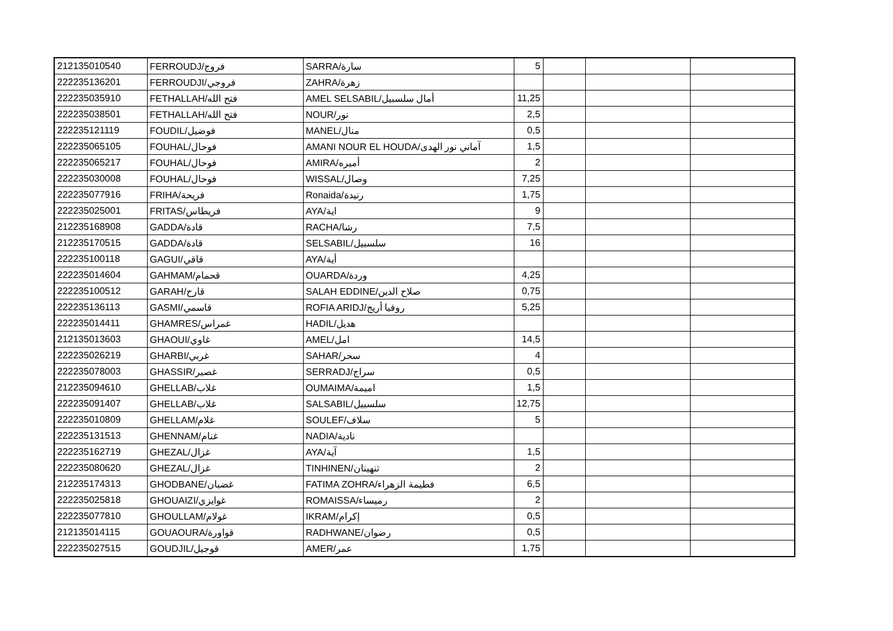| 212135010540 | FERROUDJ/فروج | SARRA/سارة | 5 | | | |
| 222235136201 | FERROUDJI/فروجي | ZAHRA/زهرة | | | | |
| 222235035910 | FETHALLAH/فتح الله | AMEL SELSABIL/أمال سلسبيل | 11,25 | | | |
| 222235038501 | FETHALLAH/فتح الله | NOUR/نور | 2,5 | | | |
| 222235121119 | FOUDIL/فوضيل | MANEL/منال | 0,5 | | | |
| 222235065105 | FOUHAL/فوحال | AMANI NOUR EL HOUDA/آماني نور الهدى | 1,5 | | | |
| 222235065217 | FOUHAL/فوحال | AMIRA/أميره | 2 | | | |
| 222235030008 | FOUHAL/فوحال | WISSAL/وصال | 7,25 | | | |
| 222235077916 | FRIHA/فريحة | Ronaida/رنيدة | 1,75 | | | |
| 222235025001 | FRITAS/فريطاس | AYA/اية | 9 | | | |
| 212235168908 | GADDA/قادة | RACHA/رشا | 7,5 | | | |
| 212235170515 | GADDA/قادة | SELSABIL/سلسبيل | 16 | | | |
| 222235100118 | GAGUI/قاقي | AYA/أية | | | | |
| 222235014604 | GAHMAM/قحمام | OUARDA/وردة | 4,25 | | | |
| 222235100512 | GARAH/قارح | SALAH EDDINE/صلاح الدين | 0,75 | | | |
| 222235136113 | GASMI/قاسمي | ROFIA ARIDJ/روفيا أريج | 5,25 | | | |
| 222235014411 | GHAMRES/غمراس | HADIL/هديل | | | | |
| 212135013603 | GHAOUI/غاوي | AMEL/امل | 14,5 | | | |
| 222235026219 | GHARBI/غربي | SAHAR/سحر | 4 | | | |
| 222235078003 | GHASSIR/غصير | SERRADJ/سراج | 0,5 | | | |
| 212235094610 | GHELLAB/غلاب | OUMAIMA/اميمة | 1,5 | | | |
| 222235091407 | GHELLAB/غلاب | SALSABIL/سلسبيل | 12,75 | | | |
| 222235010809 | GHELLAM/غلام | SOULEF/سلاف | 5 | | | |
| 222235131513 | GHENNAM/غنام | NADIA/نادية | | | | |
| 222235162719 | GHEZAL/غزال | AYA/آية | 1,5 | | | |
| 222235080620 | GHEZAL/غزال | TINHINEN/تنهينان | 2 | | | |
| 212235174313 | GHODBANE/غضبان | FATIMA ZOHRA/فطيمة الزهراء | 6,5 | | | |
| 222235025818 | GHOUAIZI/غوايزي | ROMAISSA/رميساء | 2 | | | |
| 222235077810 | GHOULLAM/غولام | IKRAM/إكرام | 0,5 | | | |
| 212135014115 | GOUAOURA/قواورة | RADHWANE/رضوان | 0,5 | | | |
| 222235027515 | GOUDJIL/قوجيل | AMER/عمر | 1,75 | | | |